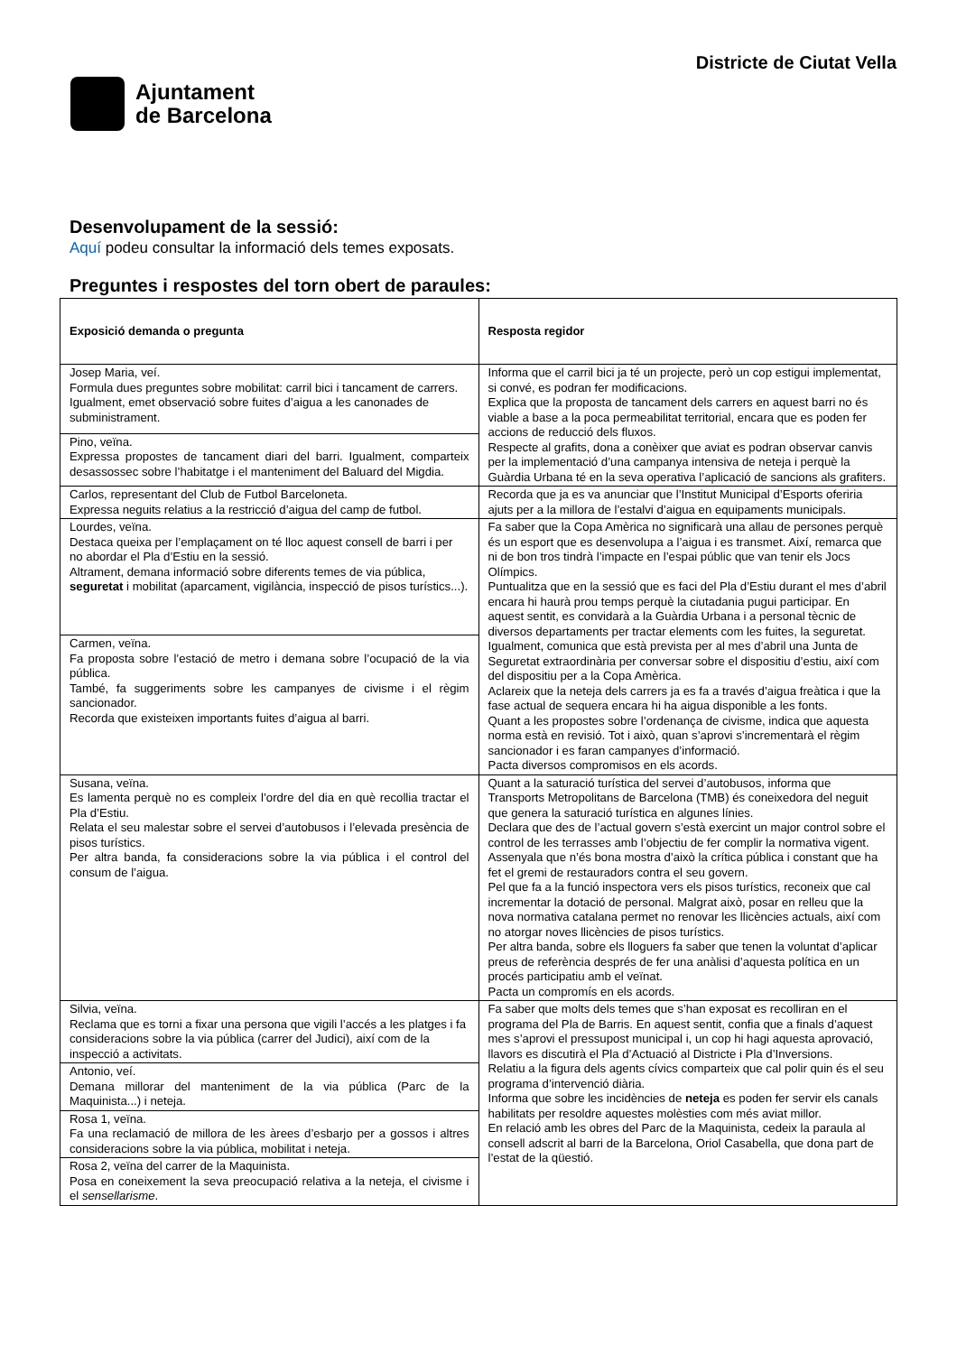Ajuntament
de Barcelona
Districte de Ciutat Vella
Desenvolupament de la sessió:
Aquí podeu consultar la informació dels temes exposats.
Preguntes i respostes del torn obert de paraules:
| Exposició demanda o pregunta | Resposta regidor |
| --- | --- |
| Josep Maria, veí. Formula dues preguntes sobre mobilitat: carril bici i tancament de carrers. Igualment, emet observació sobre fuites d’aigua a les canonades de subministrament. | Informa que el carril bici ja té un projecte, però un cop estigui implementat, si convé, es podran fer modificacions. Explica que la proposta de tancament dels carrers en aquest barri no és viable a base a la poca permeabilitat territorial, encara que es poden fer accions de reducció dels fluxos. Respecte al grafits, dona a conèixer que aviat es podran observar canvis per la implementació d’una campanya intensiva de neteja i perquè la Guàrdia Urbana té en la seva operativa l’aplicació de sancions als grafiters. |
| Pino, veïna. Expressa propostes de tancament diari del barri. Igualment, comparteix desassossec sobre l’habitatge i el manteniment del Baluard del Migdia. | |
| Carlos, representant del Club de Futbol Barceloneta. Expressa neguits relatius a la restricció d’aigua del camp de futbol. | Recorda que ja es va anunciar que l’Institut Municipal d’Esports oferiria ajuts per a la millora de l’estalvi d’aigua en equipaments municipals. |
| Lourdes, veïna. Destaca queixa per l’emplaçament on té lloc aquest consell de barri i per no abordar el Pla d’Estiu en la sessió. Altrament, demana informació sobre diferents temes de via pública, seguretat i mobilitat (aparcament, vigilància, inspecció de pisos turístics...). | Fa saber que la Copa Amèrica no significarà una allau de persones perquè és un esport que es desenvolupa a l’aigua i es transmet. Així, remarca que ni de bon tros tindrà l’impacte en l’espai públic que van tenir els Jocs Olímpics. Puntualitza que en la sessió que es faci del Pla d’Estiu durant el mes d’abril encara hi haurà prou temps perquè la ciutadania pugui participar. En aquest sentit, es convidarà a la Guàrdia Urbana i a personal tècnic de diversos departaments per tractar elements com les fuites, la seguretat. Igualment, comunica que està prevista per al mes d’abril una Junta de Seguretat extraordinària per conversar sobre el dispositiu d’estiu, així com del dispositiu per a la Copa Amèrica. Aclareix que la neteja dels carrers ja es fa a través d’aigua freàtica i que la fase actual de sequera encara hi ha aigua disponible a les fonts. Quant a les propostes sobre l’ordenança de civisme, indica que aquesta norma està en revisió. Tot i això, quan s’aprovi s’incrementarà el règim sancionador i es faran campanyes d’informació. Pacta diversos compromisos en els acords. |
| Carmen, veïna. Fa proposta sobre l’estació de metro i demana sobre l’ocupació de la via pública. També, fa suggeriments sobre les campanyes de civisme i el règim sancionador. Recorda que existeixen importants fuites d’aigua al barri. | |
| Susana, veïna. Es lamenta perquè no es compleix l’ordre del dia en què recollia tractar el Pla d’Estiu. Relata el seu malestar sobre el servei d’autobusos i l’elevada presència de pisos turístics. Per altra banda, fa consideracions sobre la via pública i el control del consum de l’aigua. | Quant a la saturació turística del servei d’autobusos, informa que Transports Metropolitans de Barcelona (TMB) és coneixedora del neguit que genera la saturació turística en algunes línies. Declara que des de l’actual govern s’està exercint un major control sobre el control de les terrasses amb l’objectiu de fer complir la normativa vigent. Assenyala que n’és bona mostra d’això la crítica pública i constant que ha fet el gremi de restauradors contra el seu govern. Pel que fa a la funció inspectora vers els pisos turístics, reconeix que cal incrementar la dotació de personal. Malgrat això, posar en relleu que la nova normativa catalana permet no renovar les llicències actuals, així com no atorgar noves llicències de pisos turístics. Per altra banda, sobre els lloguers fa saber que tenen la voluntat d’aplicar preus de referència després de fer una anàlisi d’aquesta política en un procés participatiu amb el veïnat. Pacta un compromís en els acords. |
| Silvia, veïna. Reclama que es torni a fixar una persona que vigili l’accés a les platges i fa consideracions sobre la via pública (carrer del Judici), així com de la inspecció a activitats. | Fa saber que molts dels temes que s’han exposat es recolliran en el programa del Pla de Barris. En aquest sentit, confia que a finals d’aquest mes s’aprovi el pressupost municipal i, un cop hi hagi aquesta aprovació, llavors es discutirà el Pla d’Actuació al Districte i Pla d’Inversions. Relatiu a la figura dels agents cívics comparteix que cal polir quin és el seu programa d’intervenció diària. Informa que sobre les incidències de neteja es poden fer servir els canals habilitats per resoldre aquestes molèsties com més aviat millor. En relació amb les obres del Parc de la Maquinista, cedeix la paraula al consell adscrit al barri de la Barcelona, Oriol Casabella, que dona part de l’estat de la qüestió. |
| Antonio, veí. Demana millorar del manteniment de la via pública (Parc de la Maquinista...) i neteja. | |
| Rosa 1, veïna. Fa una reclamació de millora de les àrees d’esbarjo per a gossos i altres consideracions sobre la via pública, mobilitat i neteja. | |
| Rosa 2, veïna del carrer de la Maquinista. Posa en coneixement la seva preocupació relativa a la neteja, el civisme i el sensellarisme . | |